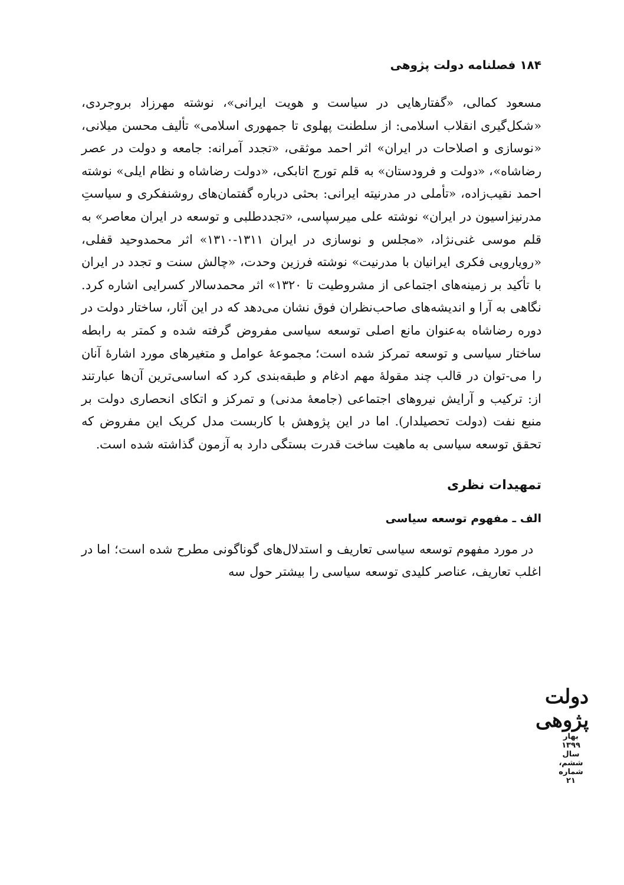۱۸۴ فصلنامه دولت پژوهی
مسعود کمالی، «گفتارهایی در سیاست و هویت ایرانی»، نوشته مهرزاد بروجردی، «شکل‌گیری انقلاب اسلامی: از سلطنت پهلوی تا جمهوری اسلامی» تألیف محسن میلانی، «نوسازی و اصلاحات در ایران» اثر احمد موثقی، «تجدد آمرانه: جامعه و دولت در عصر رضاشاه»، «دولت و فرودستان» به قلم تورج اتابکی، «دولت رضاشاه و نظام ایلی» نوشته احمد نقیب‌زاده، «تأملی در مدرنیته ایرانی: بحثی درباره گفتمان‌های روشنفکری و سیاستِ مدرنیزاسیون در ایران» نوشته علی میرسپاسی، «تجددطلبی و توسعه در ایران معاصر» به قلم موسی غنی‌نژاد، «مجلس و نوسازی در ایران ۱۳۱۱-۱۳۱۰» اثر محمدوحید قفلی، «رویارویی فکری ایرانیان با مدرنیت» نوشته فرزین وحدت، «چالش سنت و تجدد در ایران با تأکید بر زمینه‌های اجتماعی از مشروطیت تا ۱۳۲۰» اثر محمدسالار کسرایی اشاره کرد. نگاهی به آرا و اندیشه‌های صاحب‌نظران فوق نشان می‌دهد که در این آثار، ساختار دولت در دوره رضاشاه به‌عنوان مانع اصلی توسعه سیاسی مفروض گرفته شده و کمتر به رابطه ساختار سیاسی و توسعه تمرکز شده است؛ مجموعهٔ عوامل و متغیرهای مورد اشارهٔ آنان را می-توان در قالب چند مقولهٔ مهم ادغام و طبقه‌بندی کرد که اساسی‌ترین آن‌ها عبارتند از: ترکیب و آرایش نیروهای اجتماعی (جامعهٔ مدنی) و تمرکز و اتکای انحصاری دولت بر منبع نفت (دولت تحصیلدار). اما در این پژوهش با کاربست مدل کریک این مفروض که تحقق توسعه سیاسی به ماهیت ساخت قدرت بستگی دارد به آزمون گذاشته شده است.
تمهیدات نظری
الف ـ مفهوم توسعه سیاسی
در مورد مفهوم توسعه سیاسی تعاریف و استدلال‌های گوناگونی مطرح شده است؛ اما در اغلب تعاریف، عناصر کلیدی توسعه سیاسی را بیشتر حول سه
دولت پژوهی
بهار ۱۳۹۹
سال ششم، شماره ۲۱